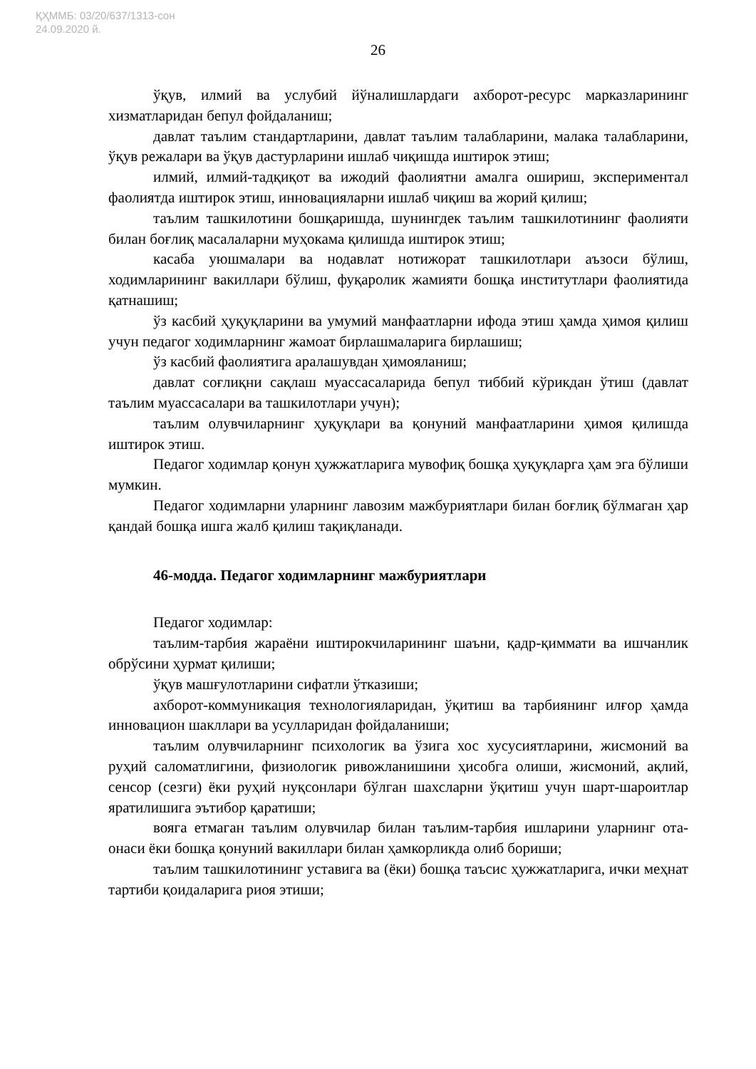ҚҲММБ: 03/20/637/1313-сон
24.09.2020 й.
26
ўқув, илмий ва услубий йўналишлардаги ахборот-ресурс марказларининг хизматларидан бепул фойдаланиш;
давлат таълим стандартларини, давлат таълим талабларини, малака талабларини, ўқув режалари ва ўқув дастурларини ишлаб чиқишда иштирок этиш;
илмий, илмий-тадқиқот ва ижодий фаолиятни амалга ошириш, экспериментал фаолиятда иштирок этиш, инновацияларни ишлаб чиқиш ва жорий қилиш;
таълим ташкилотини бошқаришда, шунингдек таълим ташкилотининг фаолияти билан боғлиқ масалаларни муҳокама қилишда иштирок этиш;
касаба уюшмалари ва нодавлат нотижорат ташкилотлари аъзоси бўлиш, ходимларининг вакиллари бўлиш, фуқаролик жамияти бошқа институтлари фаолиятида қатнашиш;
ўз касбий ҳуқуқларини ва умумий манфаатларни ифода этиш ҳамда ҳимоя қилиш учун педагог ходимларнинг жамоат бирлашмаларига бирлашиш;
ўз касбий фаолиятига аралашувдан ҳимояланиш;
давлат соғлиқни сақлаш муассасаларида бепул тиббий кўрикдан ўтиш (давлат таълим муассасалари ва ташкилотлари учун);
таълим олувчиларнинг ҳуқуқлари ва қонуний манфаатларини ҳимоя қилишда иштирок этиш.
Педагог ходимлар қонун ҳужжатларига мувофиқ бошқа ҳуқуқларга ҳам эга бўлиши мумкин.
Педагог ходимларни уларнинг лавозим мажбуриятлари билан боғлиқ бўлмаган ҳар қандай бошқа ишга жалб қилиш тақиқланади.
46-модда. Педагог ходимларнинг мажбуриятлари
Педагог ходимлар:
таълим-тарбия жараёни иштирокчиларининг шаъни, қадр-қиммати ва ишчанлик обрўсини ҳурмат қилиши;
ўқув машғулотларини сифатли ўтказиши;
ахборот-коммуникация технологияларидан, ўқитиш ва тарбиянинг илғор ҳамда инновацион шакллари ва усулларидан фойдаланиши;
таълим олувчиларнинг психологик ва ўзига хос хусусиятларини, жисмоний ва руҳий саломатлигини, физиологик ривожланишини ҳисобга олиши, жисмоний, ақлий, сенсор (сезги) ёки руҳий нуқсонлари бўлган шахсларни ўқитиш учун шарт-шароитлар яратилишига эътибор қаратиши;
вояга етмаган таълим олувчилар билан таълим-тарбия ишларини уларнинг ота-онаси ёки бошқа қонуний вакиллари билан ҳамкорликда олиб бориши;
таълим ташкилотининг уставига ва (ёки) бошқа таъсис ҳужжатларига, ички меҳнат тартиби қоидаларига риоя этиши;